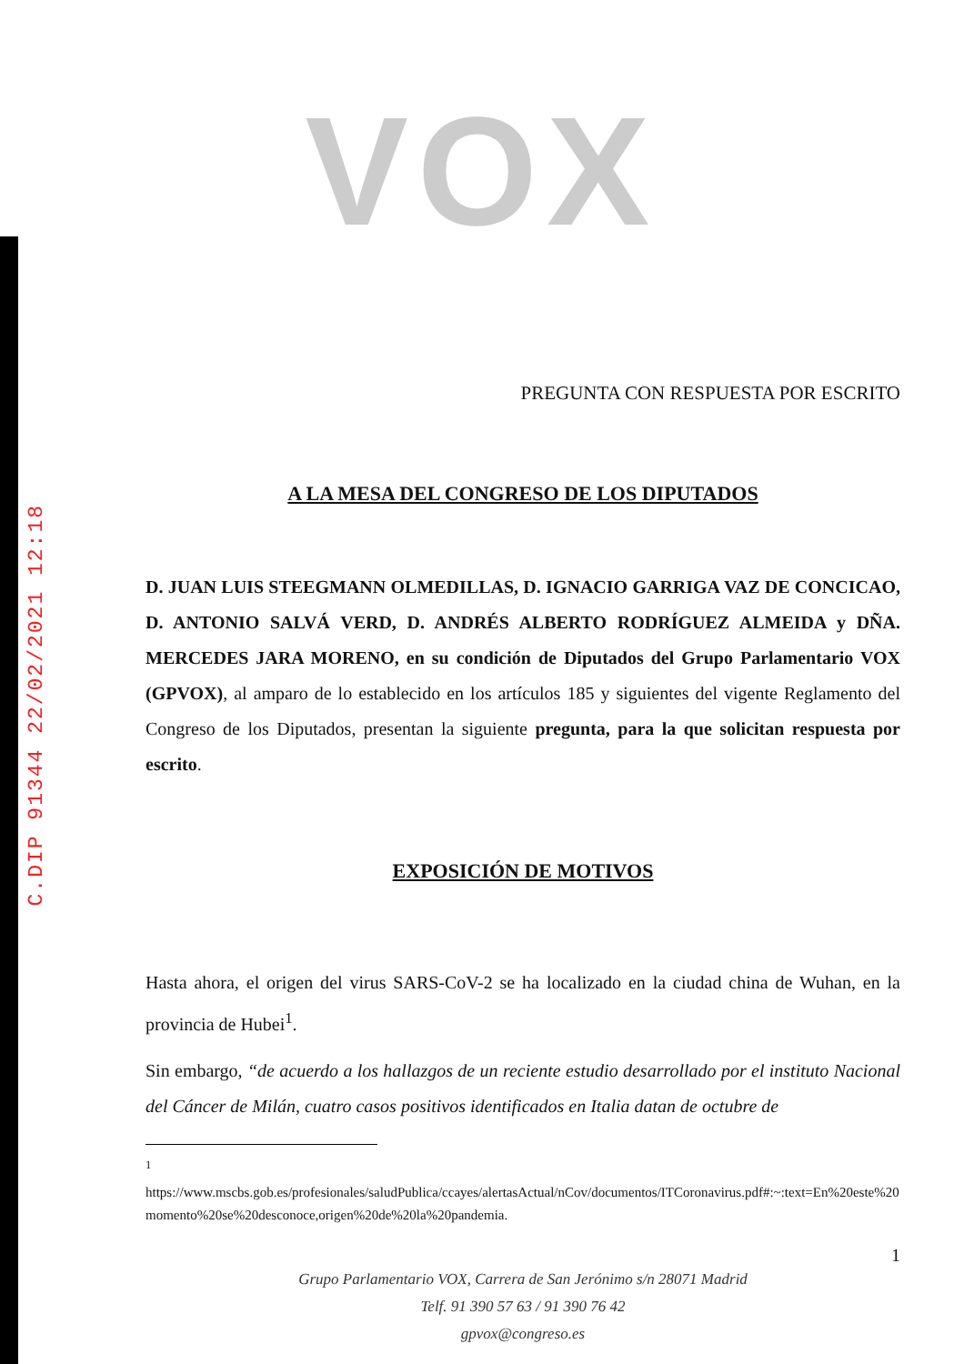C.DIP 91344 22/02/2021 12:18
VOX
PREGUNTA CON RESPUESTA POR ESCRITO
A LA MESA DEL CONGRESO DE LOS DIPUTADOS
D. JUAN LUIS STEEGMANN OLMEDILLAS, D. IGNACIO GARRIGA VAZ DE CONCICAO, D. ANTONIO SALVÁ VERD, D. ANDRÉS ALBERTO RODRÍGUEZ ALMEIDA y DÑA. MERCEDES JARA MORENO, en su condición de Diputados del Grupo Parlamentario VOX (GPVOX), al amparo de lo establecido en los artículos 185 y siguientes del vigente Reglamento del Congreso de los Diputados, presentan la siguiente pregunta, para la que solicitan respuesta por escrito.
EXPOSICIÓN DE MOTIVOS
Hasta ahora, el origen del virus SARS-CoV-2 se ha localizado en la ciudad china de Wuhan, en la provincia de Hubei<sup>1</sup>.
Sin embargo, “de acuerdo a los hallazgos de un reciente estudio desarrollado por el instituto Nacional del Cáncer de Milán, cuatro casos positivos identificados en Italia datan de octubre de
<sup>1</sup>
https://www.mscbs.gob.es/profesionales/saludPublica/ccayes/alertasActual/nCov/documentos/ITCoronavirus.pdf#:~:text=En%20este%20momento%20se%20desconoce,origen%20de%20la%20pandemia.
1
Grupo Parlamentario VOX, Carrera de San Jerónimo s/n 28071 Madrid
Telf. 91 390 57 63 / 91 390 76 42
gpvox@congreso.es